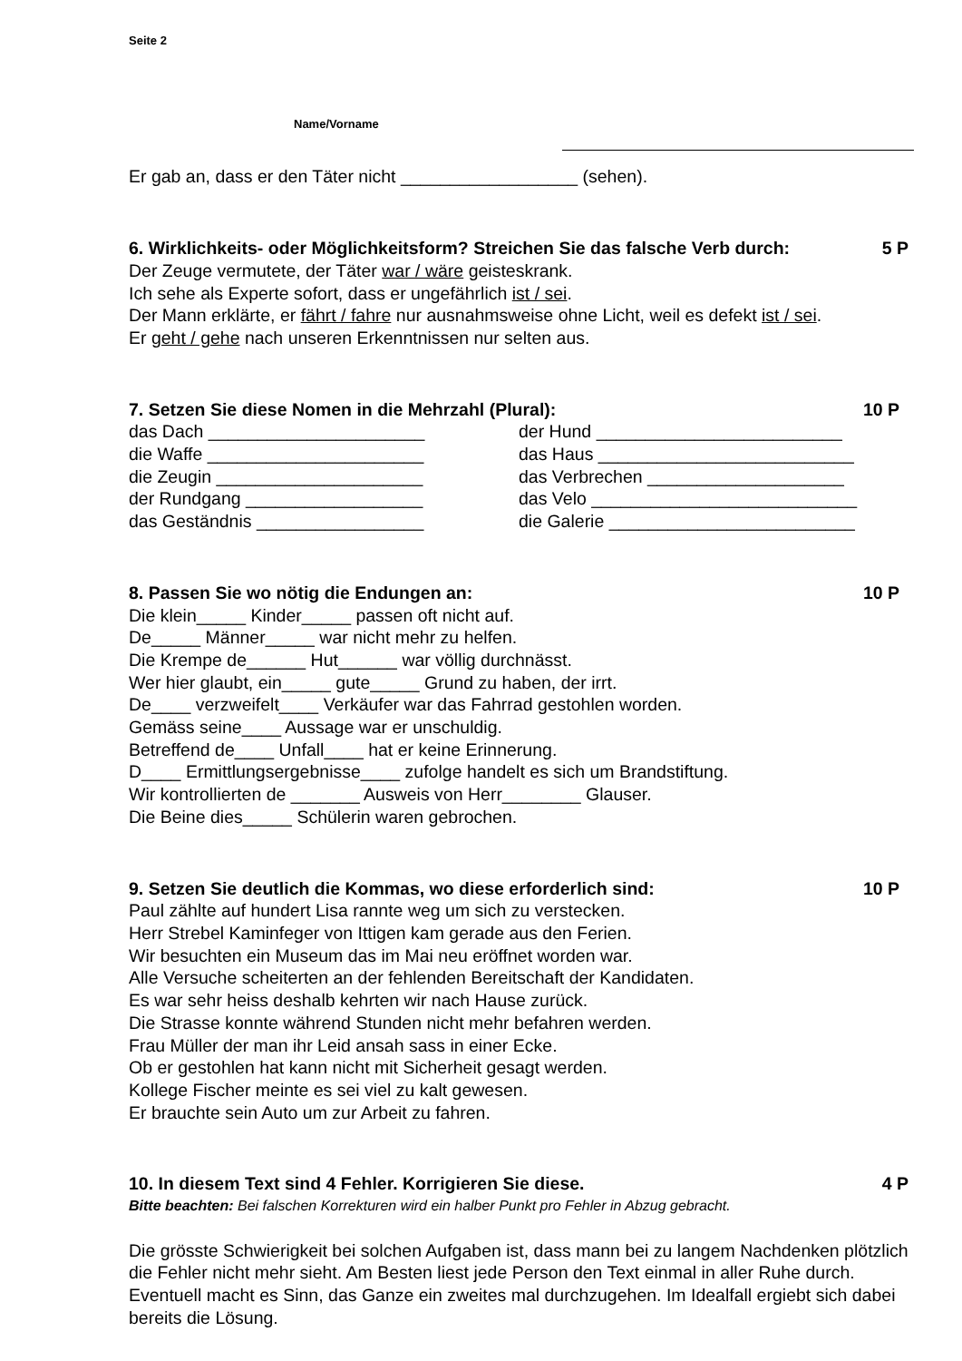Seite 2
Name/Vorname
Er gab an, dass er den Täter nicht __________________ (sehen).
6. Wirklichkeits- oder Möglichkeitsform? Streichen Sie das falsche Verb durch: 5 P
Der Zeuge vermutete, der Täter war / wäre geisteskrank.
Ich sehe als Experte sofort, dass er ungefährlich ist / sei.
Der Mann erklärte, er fährt / fahre nur ausnahmsweise ohne Licht, weil es defekt ist / sei.
Er geht / gehe nach unseren Erkenntnissen nur selten aus.
7. Setzen Sie diese Nomen in die Mehrzahl (Plural): 10 P
das Dach ______________________ der Hund _________________________
die Waffe ______________________ das Haus __________________________
die Zeugin _____________________ das Verbrechen ____________________
der Rundgang __________________ das Velo ___________________________
das Geständnis _________________ die Galerie _________________________
8. Passen Sie wo nötig die Endungen an: 10 P
Die klein_____ Kinder_____ passen oft nicht auf.
De_____ Männer_____ war nicht mehr zu helfen.
Die Krempe de______ Hut______ war völlig durchnässt.
Wer hier glaubt, ein_____ gute_____ Grund zu haben, der irrt.
De____ verzweifelt____ Verkäufer war das Fahrrad gestohlen worden.
Gemäss seine____ Aussage war er unschuldig.
Betreffend de____ Unfall____ hat er keine Erinnerung.
D____ Ermittlungsergebnisse____ zufolge handelt es sich um Brandstiftung.
Wir kontrollierten de _______ Ausweis von Herr________ Glauser.
Die Beine dies_____ Schülerin waren gebrochen.
9. Setzen Sie deutlich die Kommas, wo diese erforderlich sind: 10 P
Paul zählte auf hundert Lisa rannte weg um sich zu verstecken.
Herr Strebel Kaminfeger von Ittigen kam gerade aus den Ferien.
Wir besuchten ein Museum das im Mai neu eröffnet worden war.
Alle Versuche scheiterten an der fehlenden Bereitschaft der Kandidaten.
Es war sehr heiss deshalb kehrten wir nach Hause zurück.
Die Strasse konnte während Stunden nicht mehr befahren werden.
Frau Müller der man ihr Leid ansah sass in einer Ecke.
Ob er gestohlen hat kann nicht mit Sicherheit gesagt werden.
Kollege Fischer meinte es sei viel zu kalt gewesen.
Er brauchte sein Auto um zur Arbeit zu fahren.
10. In diesem Text sind 4 Fehler. Korrigieren Sie diese. 4 P
Bitte beachten: Bei falschen Korrekturen wird ein halber Punkt pro Fehler in Abzug gebracht.
Die grösste Schwierigkeit bei solchen Aufgaben ist, dass mann bei zu langem Nachdenken plötzlich die Fehler nicht mehr sieht. Am Besten liest jede Person den Text einmal in aller Ruhe durch. Eventuell macht es Sinn, das Ganze ein zweites mal durchzugehen. Im Idealfall ergiebt sich dabei bereits die Lösung.